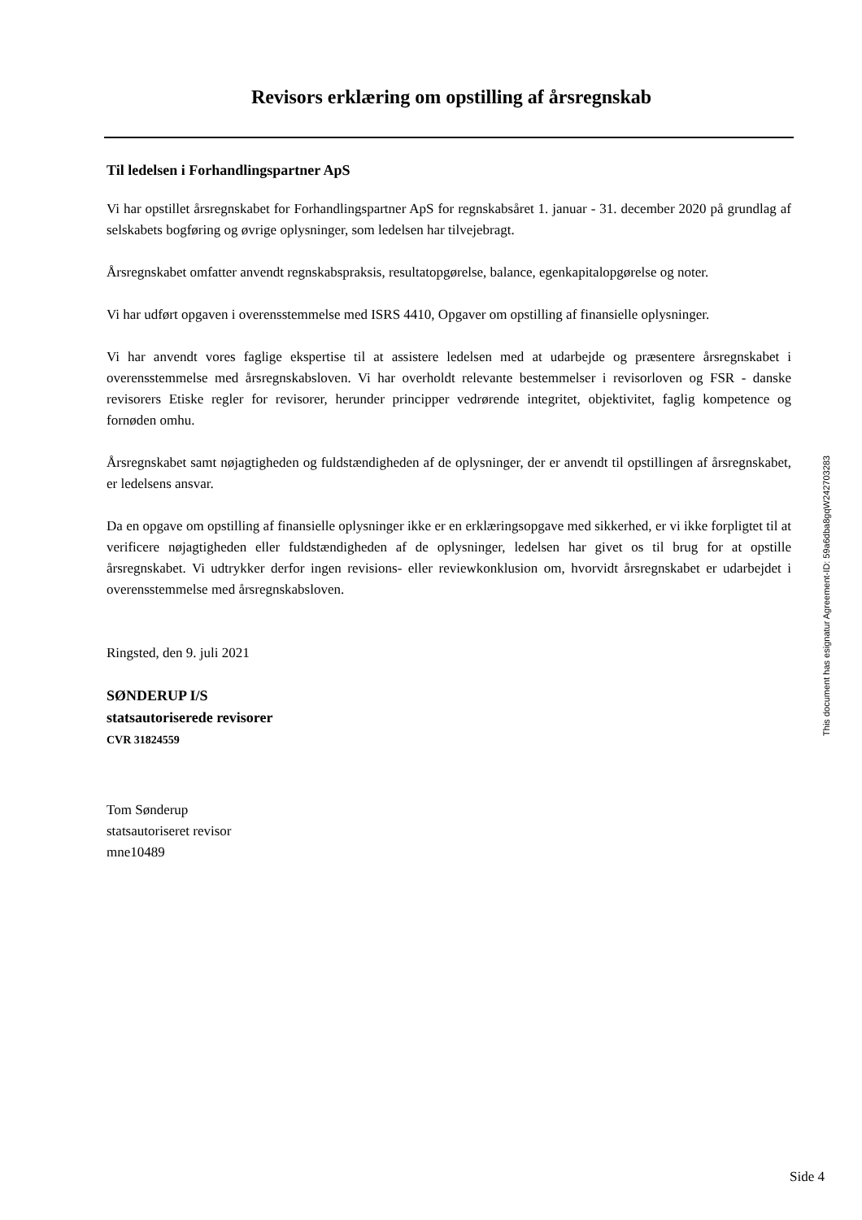Revisors erklæring om opstilling af årsregnskab
Til ledelsen i Forhandlingspartner ApS
Vi har opstillet årsregnskabet for Forhandlingspartner ApS for regnskabsåret 1. januar - 31. december 2020 på grundlag af selskabets bogføring og øvrige oplysninger, som ledelsen har tilvejebragt.
Årsregnskabet omfatter anvendt regnskabspraksis, resultatopgørelse, balance, egenkapitalopgørelse og noter.
Vi har udført opgaven i overensstemmelse med ISRS 4410, Opgaver om opstilling af finansielle oplysninger.
Vi har anvendt vores faglige ekspertise til at assistere ledelsen med at udarbejde og præsentere årsregnskabet i overensstemmelse med årsregnskabsloven. Vi har overholdt relevante bestemmelser i revisorloven og FSR - danske revisorers Etiske regler for revisorer, herunder principper vedrørende integritet, objektivitet, faglig kompetence og fornøden omhu.
Årsregnskabet samt nøjagtigheden og fuldstændigheden af de oplysninger, der er anvendt til opstillingen af årsregnskabet, er ledelsens ansvar.
Da en opgave om opstilling af finansielle oplysninger ikke er en erklæringsopgave med sikkerhed, er vi ikke forpligtet til at verificere nøjagtigheden eller fuldstændigheden af de oplysninger, ledelsen har givet os til brug for at opstille årsregnskabet. Vi udtrykker derfor ingen revisions- eller reviewkonklusion om, hvorvidt årsregnskabet er udarbejdet i overensstemmelse med årsregnskabsloven.
Ringsted, den 9. juli 2021
SØNDERUP I/S
statsautoriserede revisorer
CVR 31824559
Tom Sønderup
statsautoriseret revisor
mne10489
This document has esignatur Agreement-ID: 59a6dba8gqW242703283
Side 4